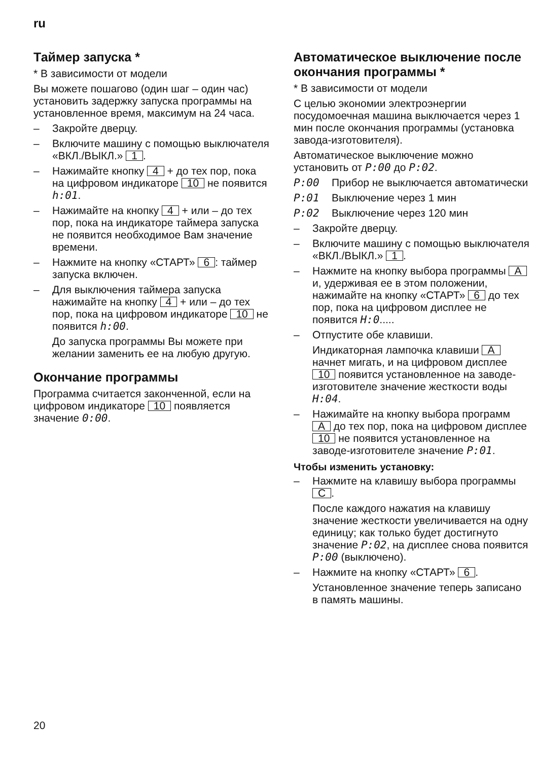ru
Таймер запуска *
* В зависимости от модели
Вы можете пошагово (один шаг – один час) установить задержку запуска программы на установленное время, максимум на 24 часа.
– Закройте дверцу.
– Включите машину с помощью выключателя «ВКЛ./ВЫКЛ.» 1.
– Нажимайте кнопку 4 + до тех пор, пока на цифровом индикаторе 10 не появится h:01.
– Нажимайте на кнопку 4 + или – до тех пор, пока на индикаторе таймера запуска не появится необходимое Вам значение времени.
– Нажмите на кнопку «СТАРТ» 6: таймер запуска включен.
– Для выключения таймера запуска нажимайте на кнопку 4 + или – до тех пор, пока на цифровом индикаторе 10 не появится h:00.
До запуска программы Вы можете при желании заменить ее на любую другую.
Окончание программы
Программа считается законченной, если на цифровом индикаторе 10 появляется значение 0:00.
Автоматическое выключение после окончания программы *
* В зависимости от модели
С целью экономии электроэнергии посудомоечная машина выключается через 1 мин после окончания программы (установка завода-изготовителя).
Автоматическое выключение можно установить от P:00 до P:02.
P:00 Прибор не выключается автоматически
P:01 Выключение через 1 мин
P:02 Выключение через 120 мин
– Закройте дверцу.
– Включите машину с помощью выключателя «ВКЛ./ВЫКЛ.» 1.
– Нажмите на кнопку выбора программы A и, удерживая ее в этом положении, нажимайте на кнопку «СТАРТ» 6 до тех пор, пока на цифровом дисплее не появится H:0.....
– Отпустите обе клавиши.
Индикаторная лампочка клавиши A начнет мигать, и на цифровом дисплее 10 появится установленное на заводе-изготовителе значение жесткости воды H:04.
– Нажимайте на кнопку выбора программ A до тех пор, пока на цифровом дисплее 10 не появится установленное на заводе-изготовителе значение P:01.
Чтобы изменить установку:
– Нажмите на клавишу выбора программы C.
После каждого нажатия на клавишу значение жесткости увеличивается на одну единицу; как только будет достигнуто значение P:02, на дисплее снова появится P:00 (выключено).
– Нажмите на кнопку «СТАРТ» 6.
Установленное значение теперь записано в память машины.
20